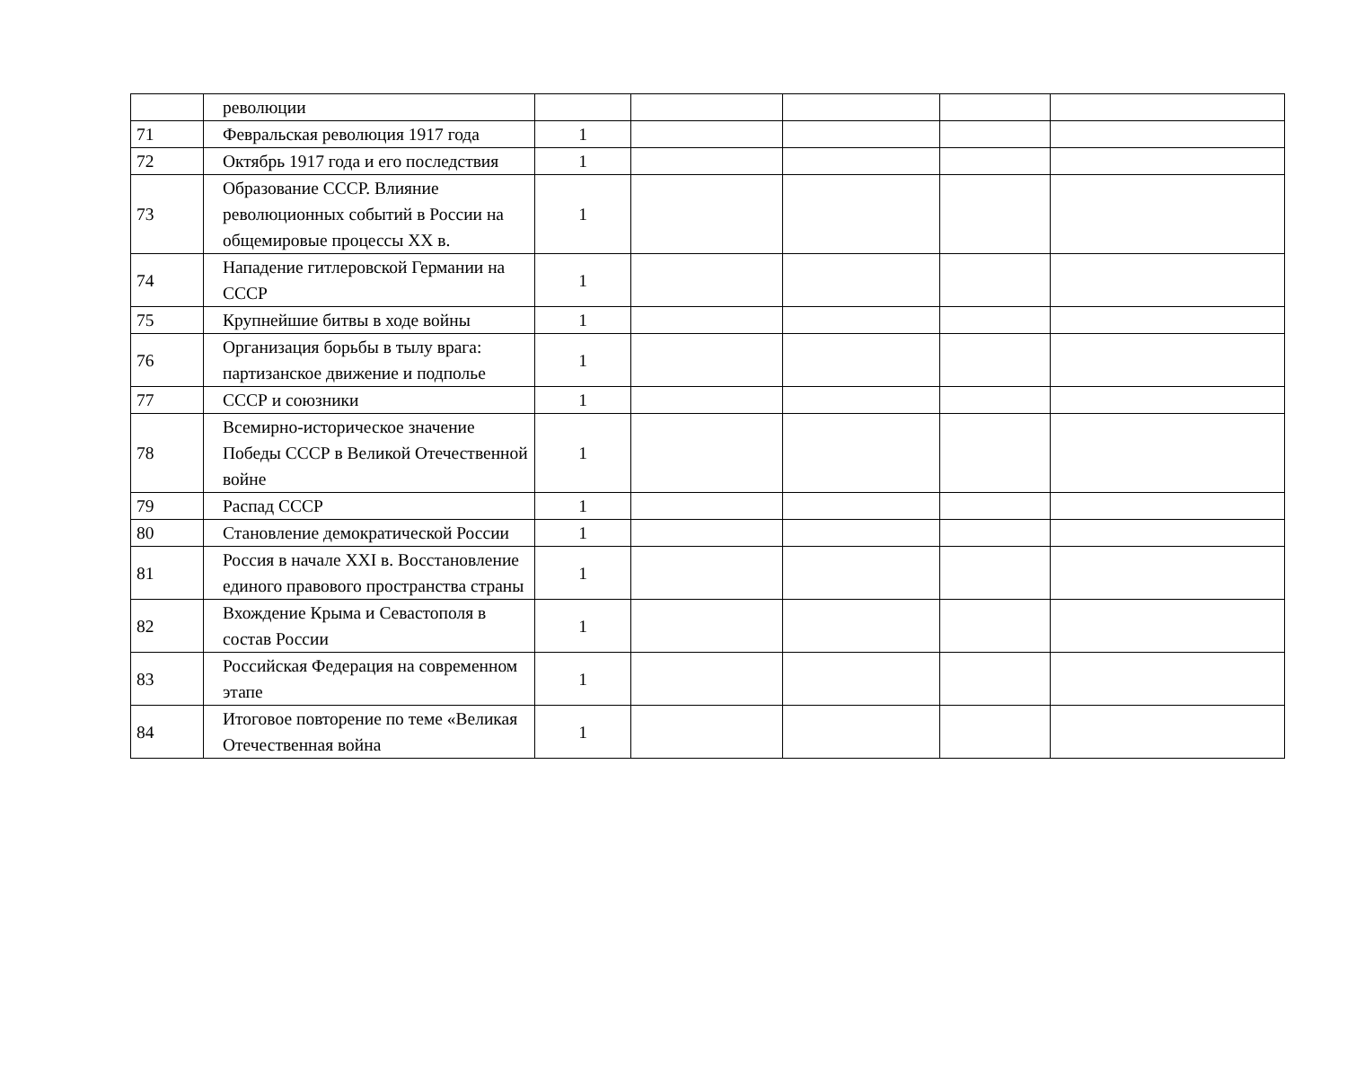| | революции | | | | | |
| 71 | Февральская революция 1917 года | 1 | | | | |
| 72 | Октябрь 1917 года и его последствия | 1 | | | | |
| 73 | Образование СССР. Влияние революционных событий в России на общемировые процессы XX в. | 1 | | | | |
| 74 | Нападение гитлеровской Германии на СССР | 1 | | | | |
| 75 | Крупнейшие битвы в ходе войны | 1 | | | | |
| 76 | Организация борьбы в тылу врага: партизанское движение и подполье | 1 | | | | |
| 77 | СССР и союзники | 1 | | | | |
| 78 | Всемирно-историческое значение Победы СССР в Великой Отечественной войне | 1 | | | | |
| 79 | Распад СССР | 1 | | | | |
| 80 | Становление демократической России | 1 | | | | |
| 81 | Россия в начале XXI в. Восстановление единого правового пространства страны | 1 | | | | |
| 82 | Вхождение Крыма и Севастополя в состав России | 1 | | | | |
| 83 | Российская Федерация на современном этапе | 1 | | | | |
| 84 | Итоговое повторение по теме «Великая Отечественная война | 1 | | | | |